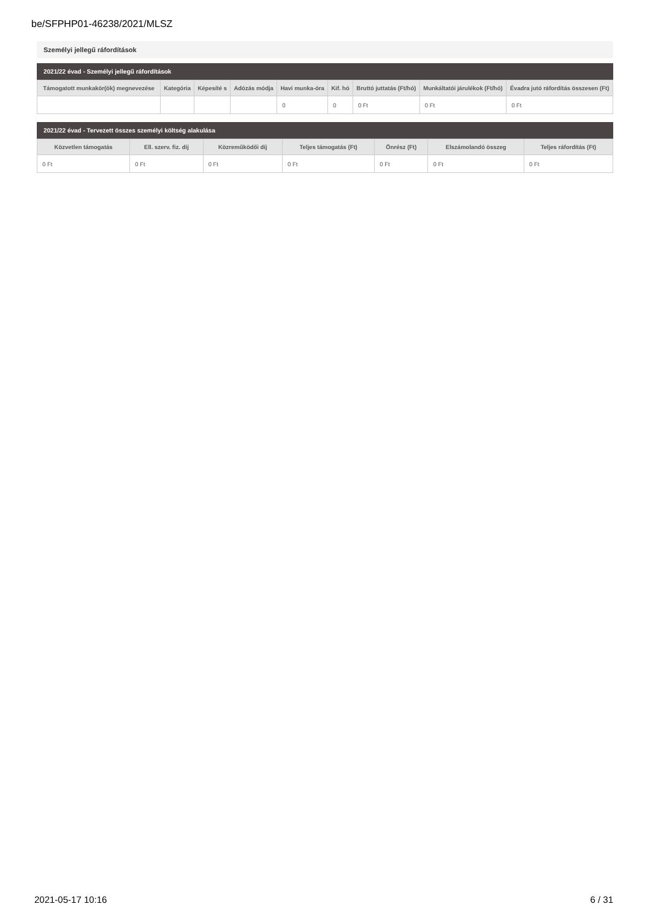be/SFPHP01-46238/2021/MLSZ
Személyi jellegű ráfordítások
2021/22 évad - Személyi jellegű ráfordítások
| Támogatott munkakör(ök) megnevezése | Kategória | Képesíté s | Adózás módja | Havi munka-óra | Kif. hó | Bruttó juttatás (Ft/hó) | Munkáltatói járulékok (Ft/hó) | Évadra jutó ráfordítás összesen (Ft) |
| --- | --- | --- | --- | --- | --- | --- | --- | --- |
| | | | | 0 | 0 | 0 Ft | 0 Ft | 0 Ft |
2021/22 évad - Tervezett összes személyi költség alakulása
| Közvetlen támogatás | Ell. szerv. fiz. díj | Közreműködői díj | Teljes támogatás (Ft) | Önrész (Ft) | Elszámolandó összeg | Teljes ráfordítás (Ft) |
| --- | --- | --- | --- | --- | --- | --- |
| 0 Ft | 0 Ft | 0 Ft | 0 Ft | 0 Ft | 0 Ft | 0 Ft |
2021-05-17 10:16 6 / 31